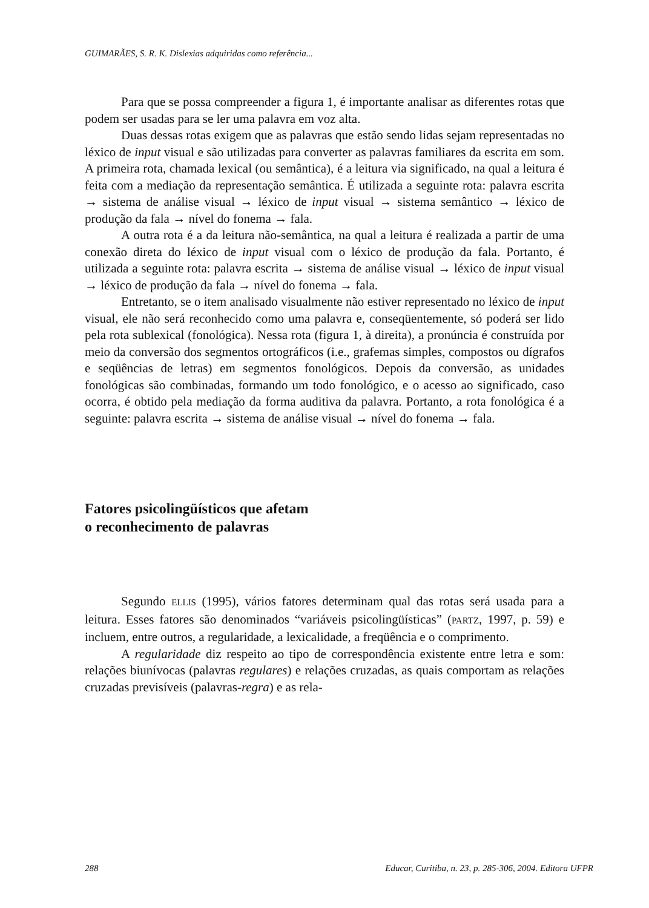GUIMARÃES, S. R. K. Dislexias adquiridas como referência...
Para que se possa compreender a figura 1, é importante analisar as diferentes rotas que podem ser usadas para se ler uma palavra em voz alta.
Duas dessas rotas exigem que as palavras que estão sendo lidas sejam representadas no léxico de input visual e são utilizadas para converter as palavras familiares da escrita em som. A primeira rota, chamada lexical (ou semântica), é a leitura via significado, na qual a leitura é feita com a mediação da representação semântica. É utilizada a seguinte rota: palavra escrita → sistema de análise visual → léxico de input visual → sistema semântico → léxico de produção da fala → nível do fonema → fala.
A outra rota é a da leitura não-semântica, na qual a leitura é realizada a partir de uma conexão direta do léxico de input visual com o léxico de produção da fala. Portanto, é utilizada a seguinte rota: palavra escrita → sistema de análise visual → léxico de input visual → léxico de produção da fala → nível do fonema → fala.
Entretanto, se o item analisado visualmente não estiver representado no léxico de input visual, ele não será reconhecido como uma palavra e, conseqüentemente, só poderá ser lido pela rota sublexical (fonológica). Nessa rota (figura 1, à direita), a pronúncia é construída por meio da conversão dos segmentos ortográficos (i.e., grafemas simples, compostos ou dígrafos e seqüências de letras) em segmentos fonológicos. Depois da conversão, as unidades fonológicas são combinadas, formando um todo fonológico, e o acesso ao significado, caso ocorra, é obtido pela mediação da forma auditiva da palavra. Portanto, a rota fonológica é a seguinte: palavra escrita → sistema de análise visual → nível do fonema → fala.
Fatores psicolingüísticos que afetam
o reconhecimento de palavras
Segundo ELLIS (1995), vários fatores determinam qual das rotas será usada para a leitura. Esses fatores são denominados “variáveis psicolingüísticas” (PARTZ, 1997, p. 59) e incluem, entre outros, a regularidade, a lexicalidade, a freqüência e o comprimento.
A regularidade diz respeito ao tipo de correspondência existente entre letra e som: relações biunívocas (palavras regulares) e relações cruzadas, as quais comportam as relações cruzadas previsíveis (palavras-regra) e as rela-
288 Educar, Curitiba, n. 23, p. 285-306, 2004. Editora UFPR